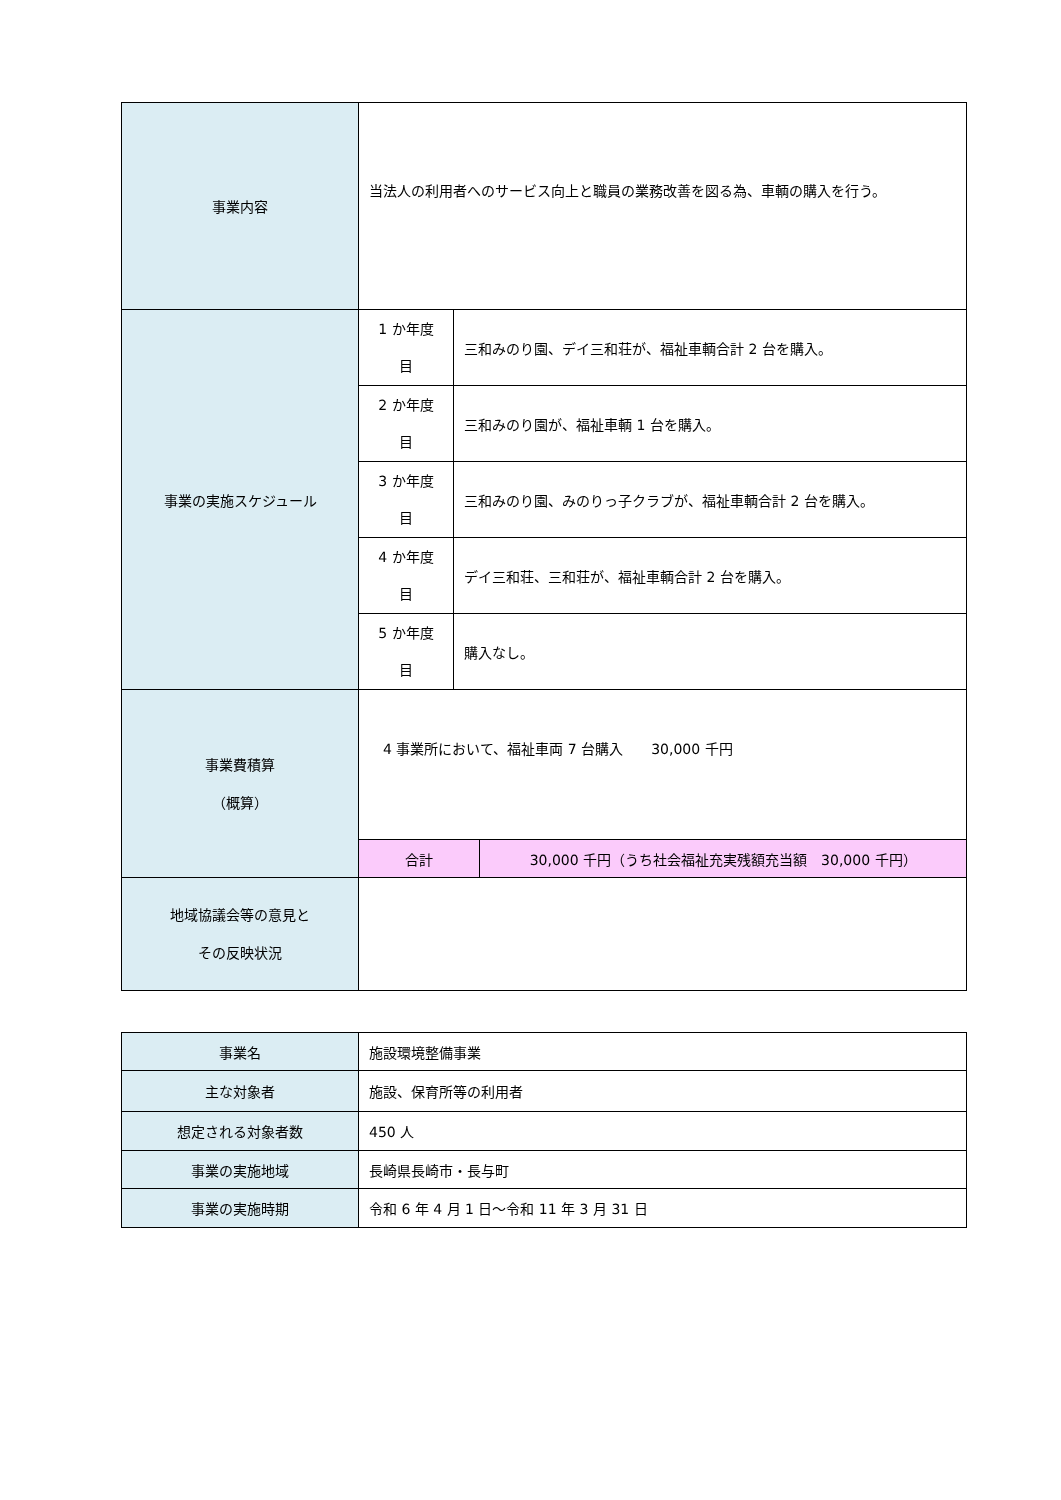| 事業内容 | 当法人の利用者へのサービス向上と職員の業務改善を図る為、車輌の購入を行う。 | | |
| 事業の実施スケジュール | 1 か年度 目 | 三和みのり園、デイ三和荘が、福祉車輌合計 2 台を購入。 | |
| | 2 か年度 目 | 三和みのり園が、福祉車輌 1 台を購入。 | |
| | 3 か年度 目 | 三和みのり園、みのりっ子クラブが、福祉車輌合計 2 台を購入。 | |
| | 4 か年度 目 | デイ三和荘、三和荘が、福祉車輌合計 2 台を購入。 | |
| | 5 か年度 目 | 購入なし。 | |
| 事業費積算 （概算） | 4 事業所において、福祉車両 7 台購入 30,000 千円 | | |
| | 合計 | | 30,000 千円（うち社会福祉充実残額充当額 30,000 千円） |
| 地域協議会等の意見と その反映状況 | | | |
| 事業名 | 施設環境整備事業 |
| 主な対象者 | 施設、保育所等の利用者 |
| 想定される対象者数 | 450 人 |
| 事業の実施地域 | 長崎県長崎市・長与町 |
| 事業の実施時期 | 令和 6 年 4 月 1 日～令和 11 年 3 月 31 日 |